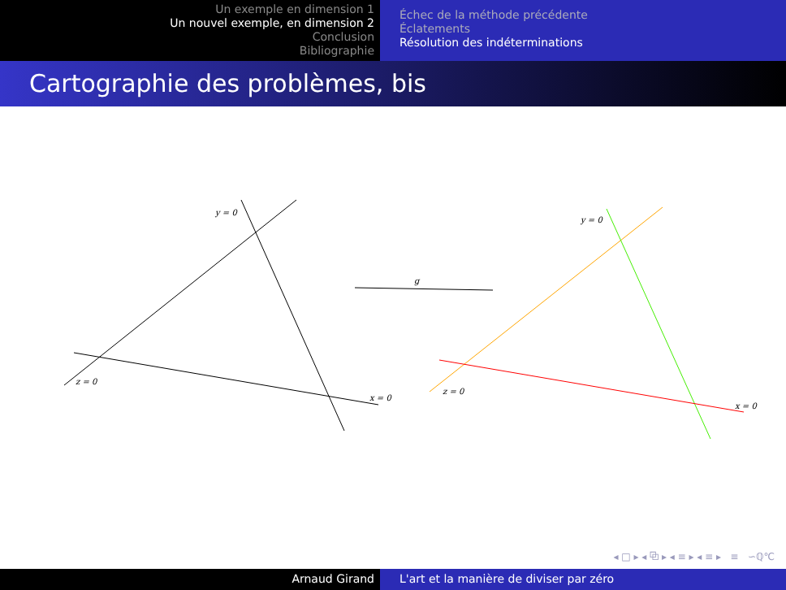Un exemple en dimension 1
Un nouvel exemple, en dimension 2
Conclusion
Bibliographie
Échec de la méthode précédente
Éclatements
Résolution des indéterminations
Cartographie des problèmes, bis
y = 0
z = 0
x = 0
g
y = 0
z = 0
x = 0
◂ □ ▸ ◂ ⧉ ▸ ◂ ≡ ▸ ◂ ≡ ▸ ≡ ∽ℚ℃
Arnaud Girand L'art et la manière de diviser par zéro